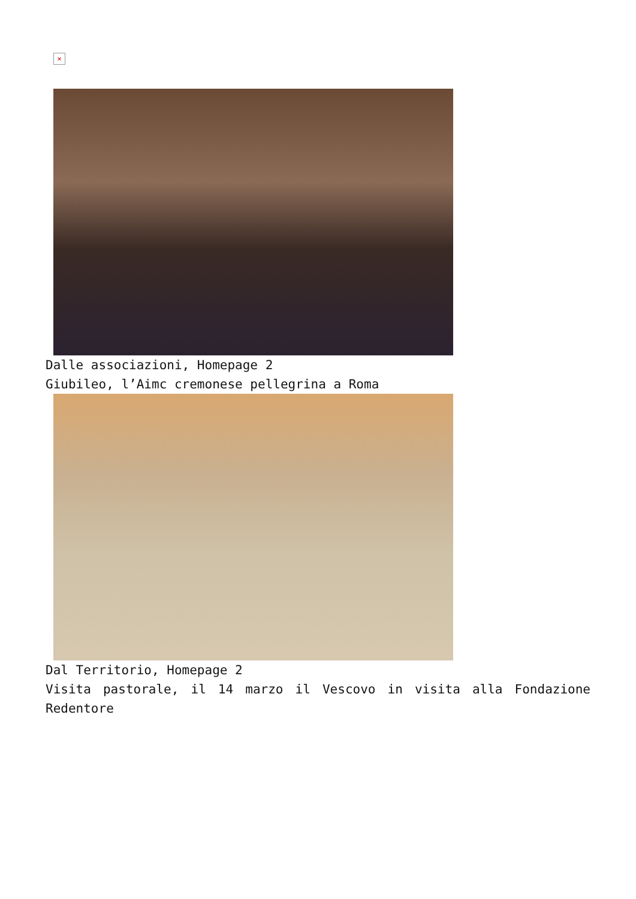×
Dalle associazioni, Homepage 2
Giubileo, l’Aimc cremonese pellegrina a Roma
Dal Territorio, Homepage 2
Visita pastorale, il 14 marzo il Vescovo in visita alla Fondazione Redentore